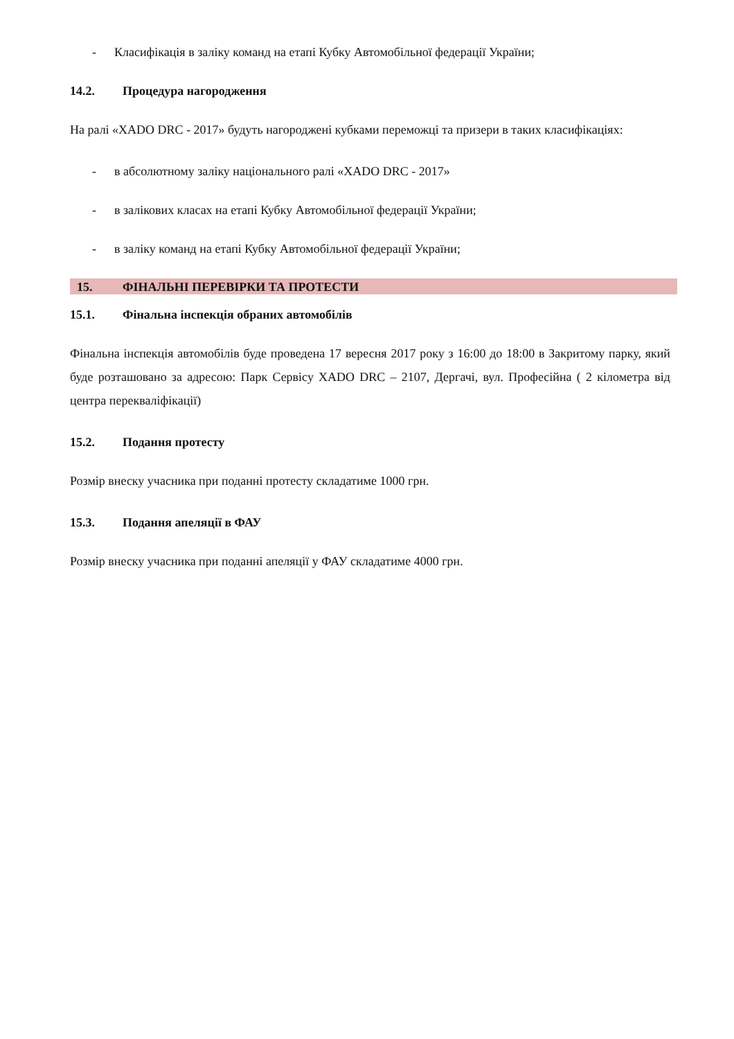- Класифікація в заліку команд на етапі Кубку Автомобільної федерації України;
14.2. Процедура нагородження
На ралі «XADO DRC - 2017» будуть нагороджені кубками переможці та призери в таких класифікаціях:
- в абсолютному заліку національного ралі «XADO DRC - 2017»
- в залікових класах на етапі Кубку Автомобільної федерації України;
- в заліку команд на етапі Кубку Автомобільної федерації України;
15. ФІНАЛЬНІ ПЕРЕВІРКИ ТА ПРОТЕСТИ
15.1. Фінальна інспекція обраних автомобілів
Фінальна інспекція автомобілів буде проведена 17 вересня 2017 року з 16:00 до 18:00 в Закритому парку, який буде розташовано за адресою: Парк Сервісу XADO DRC – 2107, Дергачі, вул. Професійна ( 2 кілометра від центра перекваліфікації)
15.2. Подання протесту
Розмір внеску учасника при поданні протесту складатиме 1000 грн.
15.3. Подання апеляції в ФАУ
Розмір внеску учасника при поданні апеляції у ФАУ складатиме 4000 грн.